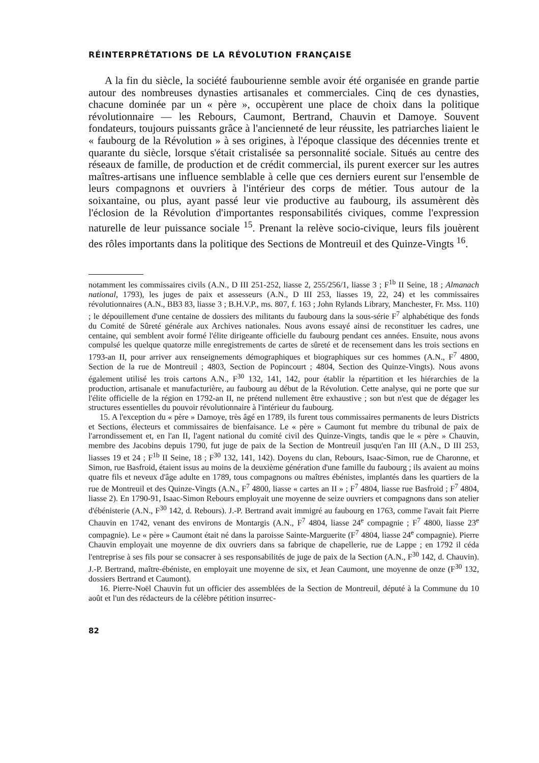RÉINTERPRÉTATIONS DE LA RÉVOLUTION FRANÇAISE
A la fin du siècle, la société faubourienne semble avoir été organisée en grande partie autour des nombreuses dynasties artisanales et commerciales. Cinq de ces dynasties, chacune dominée par un « père », occupèrent une place de choix dans la politique révolutionnaire — les Rebours, Caumont, Bertrand, Chauvin et Damoye. Souvent fondateurs, toujours puissants grâce à l'ancienneté de leur réussite, les patriarches liaient le « faubourg de la Révolution » à ses origines, à l'époque classique des décennies trente et quarante du siècle, lorsque s'était cristalisée sa personnalité sociale. Situés au centre des réseaux de famille, de production et de crédit commercial, ils purent exercer sur les autres maîtres-artisans une influence semblable à celle que ces derniers eurent sur l'ensemble de leurs compagnons et ouvriers à l'intérieur des corps de métier. Tous autour de la soixantaine, ou plus, ayant passé leur vie productive au faubourg, ils assumèrent dès l'éclosion de la Révolution d'importantes responsabilités civiques, comme l'expression naturelle de leur puissance sociale <sup>15</sup>. Prenant la relève socio-civique, leurs fils jouèrent des rôles importants dans la politique des Sections de Montreuil et des Quinze-Vingts <sup>16</sup>.
notamment les commissaires civils (A.N., D III 251-252, liasse 2, 255/256/1, liasse 3 ; F<sup>1b</sup> II Seine, 18 ; Almanach national, 1793), les juges de paix et assesseurs (A.N., D III 253, liasses 19, 22, 24) et les commissaires révolutionnaires (A.N., BB3 83, liasse 3 ; B.H.V.P., ms. 807, f. 163 ; John Rylands Library, Manchester, Fr. Mss. 110) ; le dépouillement d'une centaine de dossiers des militants du faubourg dans la sous-série F<sup>7</sup> alphabétique des fonds du Comité de Sûreté générale aux Archives nationales. Nous avons essayé ainsi de reconstituer les cadres, une centaine, qui semblent avoir formé l'élite dirigeante officielle du faubourg pendant ces années. Ensuite, nous avons compulsé les quelque quatorze mille enregistrements de cartes de sûreté et de recensement dans les trois sections en 1793-an II, pour arriver aux renseignements démographiques et biographiques sur ces hommes (A.N., F<sup>7</sup> 4800, Section de la rue de Montreuil ; 4803, Section de Popincourt ; 4804, Section des Quinze-Vingts). Nous avons également utilisé les trois cartons A.N., F<sup>30</sup> 132, 141, 142, pour établir la répartition et les hiérarchies de la production, artisanale et manufacturière, au faubourg au début de la Révolution. Cette analyse, qui ne porte que sur l'élite officielle de la région en 1792-an II, ne prétend nullement être exhaustive ; son but n'est que de dégager les structures essentielles du pouvoir révolutionnaire à l'intérieur du faubourg.
15. A l'exception du « père » Damoye, très âgé en 1789, ils furent tous commissaires permanents de leurs Districts et Sections, électeurs et commissaires de bienfaisance. Le « père » Caumont fut membre du tribunal de paix de l'arrondissement et, en l'an II, l'agent national du comité civil des Quinze-Vingts, tandis que le « père » Chauvin, membre des Jacobins depuis 1790, fut juge de paix de la Section de Montreuil jusqu'en l'an III (A.N., D III 253, liasses 19 et 24 ; F<sup>1b</sup> II Seine, 18 ; F<sup>30</sup> 132, 141, 142). Doyens du clan, Rebours, Isaac-Simon, rue de Charonne, et Simon, rue Basfroid, étaient issus au moins de la deuxième génération d'une famille du faubourg ; ils avaient au moins quatre fils et neveux d'âge adulte en 1789, tous compagnons ou maîtres ébénistes, implantés dans les quartiers de la rue de Montreuil et des Quinze-Vingts (A.N., F<sup>7</sup> 4800, liasse « cartes an II » ; F<sup>7</sup> 4804, liasse rue Basfroid ; F<sup>7</sup> 4804, liasse 2). En 1790-91, Isaac-Simon Rebours employait une moyenne de seize ouvriers et compagnons dans son atelier d'ébénisterie (A.N., F<sup>30</sup> 142, d. Rebours). J.-P. Bertrand avait immigré au faubourg en 1763, comme l'avait fait Pierre Chauvin en 1742, venant des environs de Montargis (A.N., F<sup>7</sup> 4804, liasse 24<sup>e</sup> compagnie ; F<sup>7</sup> 4800, liasse 23<sup>e</sup> compagnie). Le « père » Caumont était né dans la paroisse Sainte-Marguerite (F<sup>7</sup> 4804, liasse 24<sup>e</sup> compagnie). Pierre Chauvin employait une moyenne de dix ouvriers dans sa fabrique de chapellerie, rue de Lappe ; en 1792 il céda l'entreprise à ses fils pour se consacrer à ses responsabilités de juge de paix de la Section (A.N., F<sup>30</sup> 142, d. Chauvin). J.-P. Bertrand, maître-ébéniste, en employait une moyenne de six, et Jean Caumont, une moyenne de onze (F<sup>30</sup> 132, dossiers Bertrand et Caumont).
16. Pierre-Noël Chauvin fut un officier des assemblées de la Section de Montreuil, député à la Commune du 10 août et l'un des rédacteurs de la célèbre pétition insurrec-
82